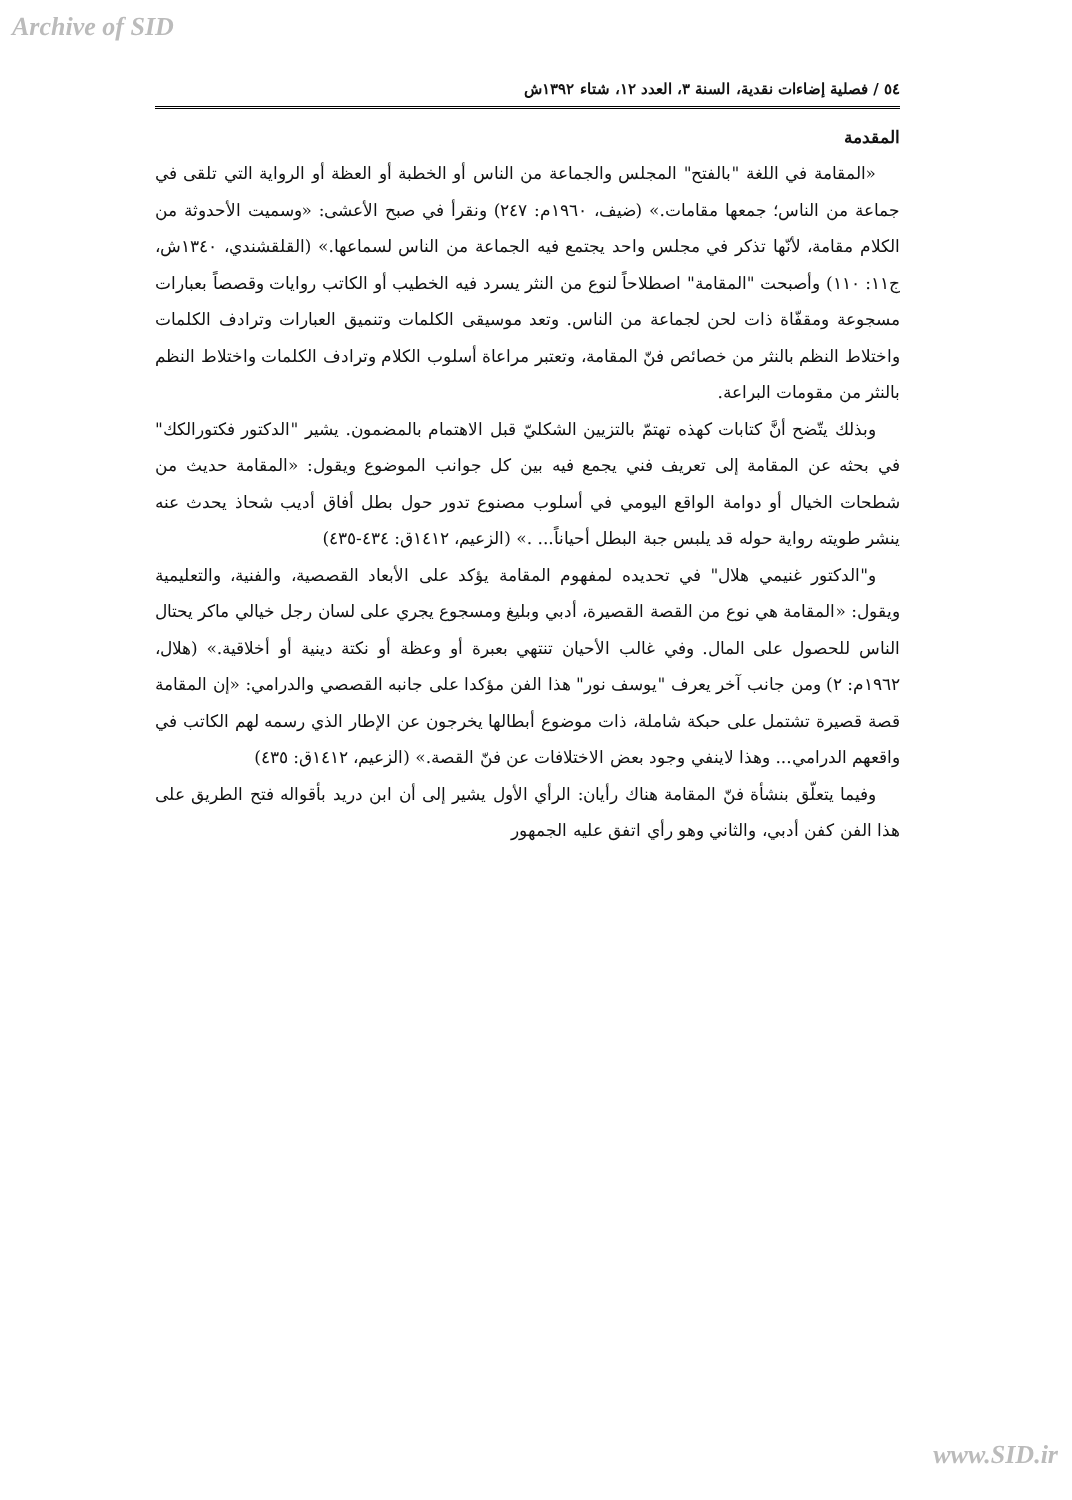Archive of SID
٥٤ / فصلية إضاءات نقدية، السنة ٣، العدد ١٢، شتاء ١٣٩٢ش
المقدمة
«المقامة في اللغة "بالفتح" المجلس والجماعة من الناس أو الخطبة أو العظة أو الرواية التي تلقى في جماعة من الناس؛ جمعها مقامات.» (ضيف، ١٩٦٠م: ٢٤٧) ونقرأ في صبح الأعشى: «وسميت الأحدوثة من الكلام مقامة، لأنّها تذكر في مجلس واحد يجتمع فيه الجماعة من الناس لسماعها.» (القلقشندي، ١٣٤٠ش، ج١١: ١١٠) وأصبحت "المقامة" اصطلاحاً لنوع من النثر يسرد فيه الخطيب أو الكاتب روايات وقصصاً بعبارات مسجوعة ومقفّاة ذات لحن لجماعة من الناس. وتعد موسيقى الكلمات وتنميق العبارات وترادف الكلمات واختلاط النظم بالنثر من خصائص فنّ المقامة، وتعتبر مراعاة أسلوب الكلام وترادف الكلمات واختلاط النظم بالنثر من مقومات البراعة.
وبذلك يتّضح أنَّ كتابات كهذه تهتمّ بالتزيين الشكليّ قبل الاهتمام بالمضمون. يشير "الدكتور فكتورالكك" في بحثه عن المقامة إلى تعريف فني يجمع فيه بين كل جوانب الموضوع ويقول: «المقامة حديث من شطحات الخيال أو دوامة الواقع اليومي في أسلوب مصنوع تدور حول بطل أفاق أديب شحاذ يحدث عنه ينشر طويته رواية حوله قد يلبس جبة البطل أحياناً... .» (الزعيم، ١٤١٢ق: ٤٣٤-٤٣٥)
و"الدكتور غنيمي هلال" في تحديده لمفهوم المقامة يؤكد على الأبعاد القصصية، والفنية، والتعليمية ويقول: «المقامة هي نوع من القصة القصيرة، أدبي وبليغ ومسجوع يجري على لسان رجل خيالي ماكر يحتال الناس للحصول على المال. وفي غالب الأحيان تنتهي بعبرة أو وعظة أو نكتة دينية أو أخلاقية.» (هلال، ١٩٦٢م: ٢) ومن جانب آخر يعرف "يوسف نور" هذا الفن مؤكدا على جانبه القصصي والدرامي: «إن المقامة قصة قصيرة تشتمل على حبكة شاملة، ذات موضوع أبطالها يخرجون عن الإطار الذي رسمه لهم الكاتب في واقعهم الدرامي... وهذا لاينفي وجود بعض الاختلافات عن فنّ القصة.» (الزعيم، ١٤١٢ق: ٤٣٥)
وفيما يتعلّق بنشأة فنّ المقامة هناك رأيان: الرأي الأول يشير إلى أن ابن دريد بأقواله فتح الطريق على هذا الفن كفن أدبي، والثاني وهو رأي اتفق عليه الجمهور
www.SID.ir